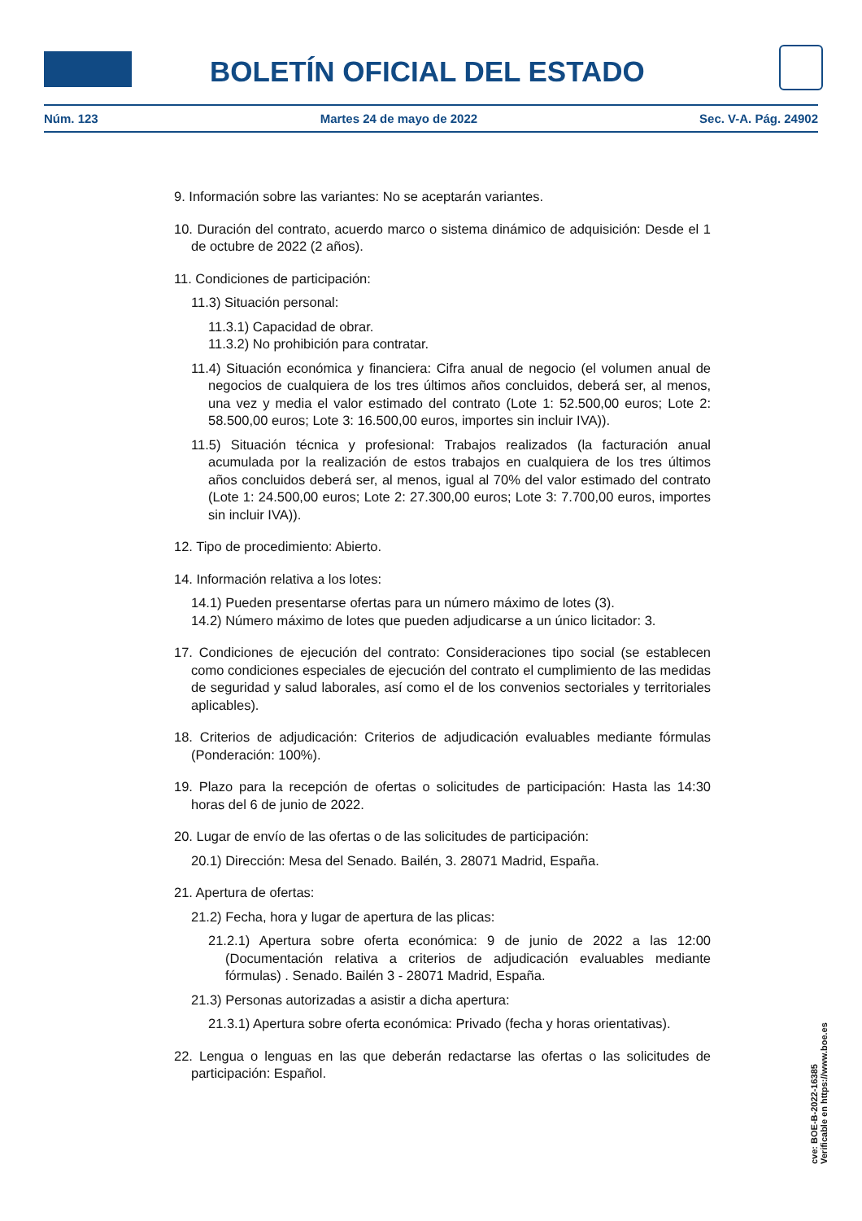BOLETÍN OFICIAL DEL ESTADO
Núm. 123 Martes 24 de mayo de 2022 Sec. V-A. Pág. 24902
9. Información sobre las variantes: No se aceptarán variantes.
10. Duración del contrato, acuerdo marco o sistema dinámico de adquisición: Desde el 1 de octubre de 2022 (2 años).
11. Condiciones de participación:
11.3) Situación personal:
11.3.1) Capacidad de obrar.
11.3.2) No prohibición para contratar.
11.4) Situación económica y financiera: Cifra anual de negocio (el volumen anual de negocios de cualquiera de los tres últimos años concluidos, deberá ser, al menos, una vez y media el valor estimado del contrato (Lote 1: 52.500,00 euros; Lote 2: 58.500,00 euros; Lote 3: 16.500,00 euros, importes sin incluir IVA)).
11.5) Situación técnica y profesional: Trabajos realizados (la facturación anual acumulada por la realización de estos trabajos en cualquiera de los tres últimos años concluidos deberá ser, al menos, igual al 70% del valor estimado del contrato (Lote 1: 24.500,00 euros; Lote 2: 27.300,00 euros; Lote 3: 7.700,00 euros, importes sin incluir IVA)).
12. Tipo de procedimiento: Abierto.
14. Información relativa a los lotes:
14.1) Pueden presentarse ofertas para un número máximo de lotes (3).
14.2) Número máximo de lotes que pueden adjudicarse a un único licitador: 3.
17. Condiciones de ejecución del contrato: Consideraciones tipo social (se establecen como condiciones especiales de ejecución del contrato el cumplimiento de las medidas de seguridad y salud laborales, así como el de los convenios sectoriales y territoriales aplicables).
18. Criterios de adjudicación: Criterios de adjudicación evaluables mediante fórmulas (Ponderación: 100%).
19. Plazo para la recepción de ofertas o solicitudes de participación: Hasta las 14:30 horas del 6 de junio de 2022.
20. Lugar de envío de las ofertas o de las solicitudes de participación:
20.1) Dirección: Mesa del Senado. Bailén, 3. 28071 Madrid, España.
21. Apertura de ofertas:
21.2) Fecha, hora y lugar de apertura de las plicas:
21.2.1) Apertura sobre oferta económica: 9 de junio de 2022 a las 12:00 (Documentación relativa a criterios de adjudicación evaluables mediante fórmulas) . Senado. Bailén 3 - 28071 Madrid, España.
21.3) Personas autorizadas a asistir a dicha apertura:
21.3.1) Apertura sobre oferta económica: Privado (fecha y horas orientativas).
22. Lengua o lenguas en las que deberán redactarse las ofertas o las solicitudes de participación: Español.
cve: BOE-B-2022-16385
Verificable en https://www.boe.es